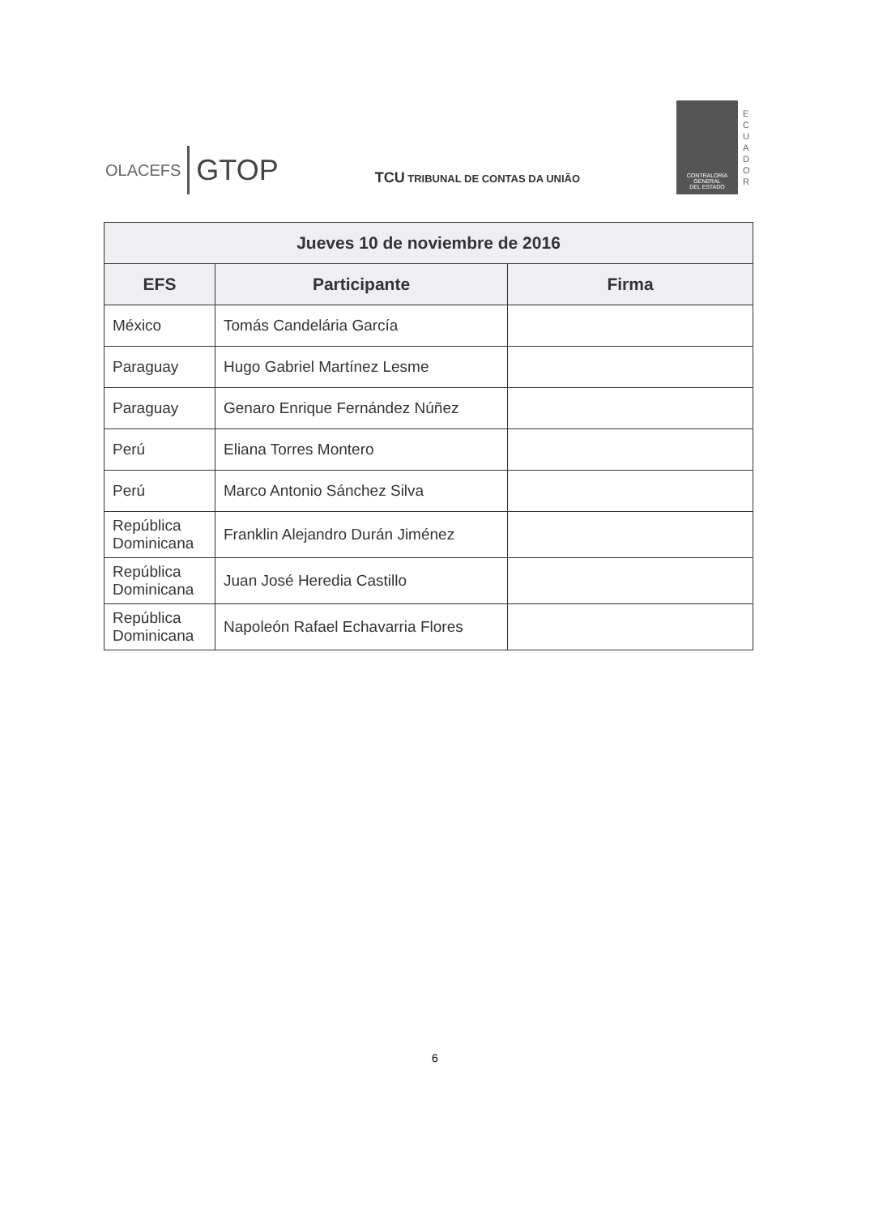OLACEFS GTOP
TCU TRIBUNAL DE CONTAS DA UNIÃO
CONTRALORÍA
GENERAL
DEL ESTADO
E C U A D O R
| Jueves 10 de noviembre de 2016 | | |
| --- | --- | --- |
| EFS | Participante | Firma |
| México | Tomás Candelária García | |
| Paraguay | Hugo Gabriel Martínez Lesme | |
| Paraguay | Genaro Enrique Fernández Núñez | |
| Perú | Eliana Torres Montero | |
| Perú | Marco Antonio Sánchez Silva | |
| República Dominicana | Franklin Alejandro Durán Jiménez | |
| República Dominicana | Juan José Heredia Castillo | |
| República Dominicana | Napoleón Rafael Echavarria Flores | |
6